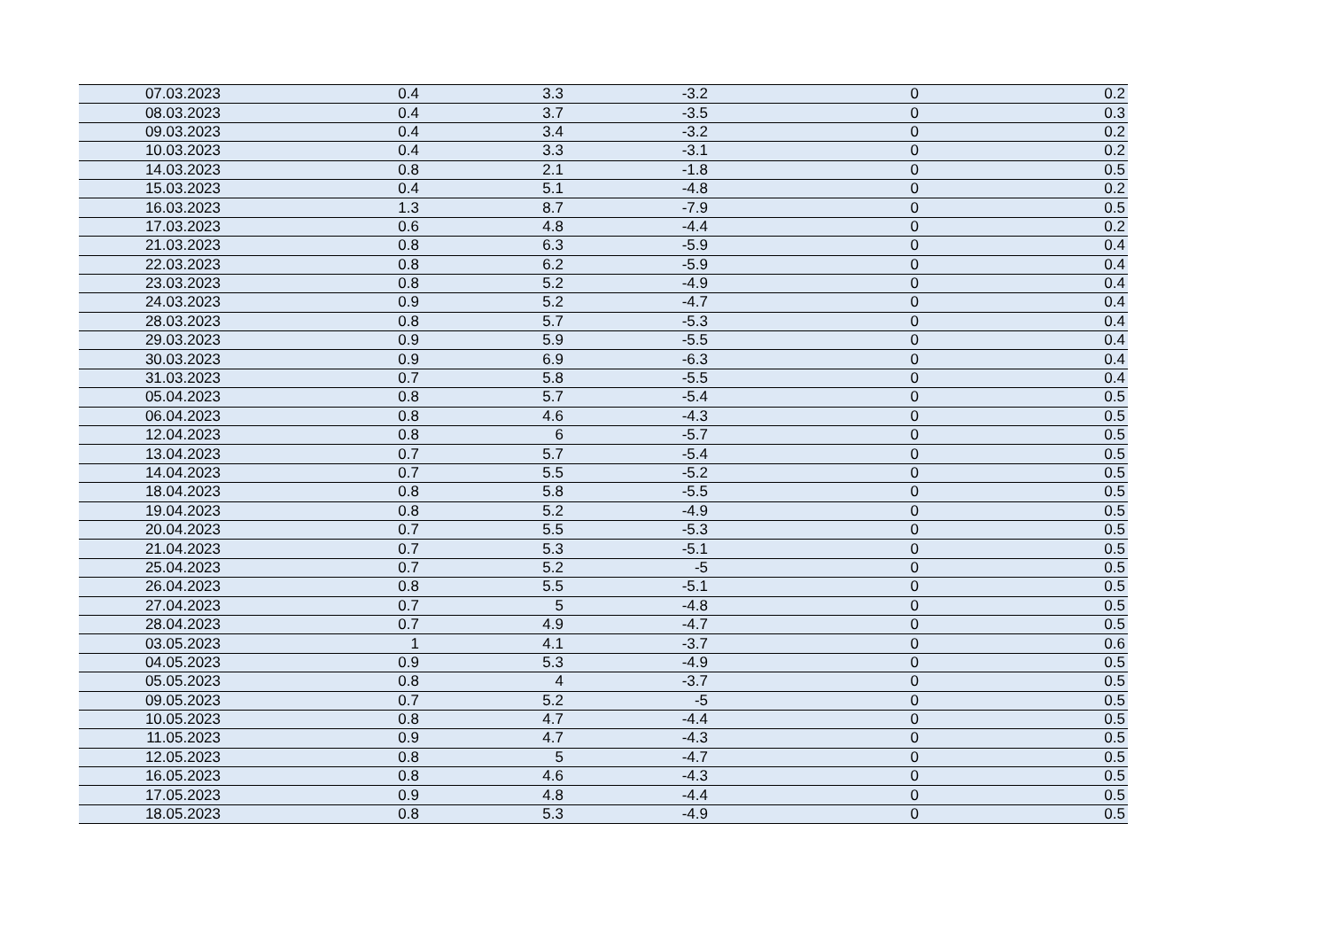| 07.03.2023 | 0.4 | 3.3 | -3.2 | 0 | 0.2 |
| 08.03.2023 | 0.4 | 3.7 | -3.5 | 0 | 0.3 |
| 09.03.2023 | 0.4 | 3.4 | -3.2 | 0 | 0.2 |
| 10.03.2023 | 0.4 | 3.3 | -3.1 | 0 | 0.2 |
| 14.03.2023 | 0.8 | 2.1 | -1.8 | 0 | 0.5 |
| 15.03.2023 | 0.4 | 5.1 | -4.8 | 0 | 0.2 |
| 16.03.2023 | 1.3 | 8.7 | -7.9 | 0 | 0.5 |
| 17.03.2023 | 0.6 | 4.8 | -4.4 | 0 | 0.2 |
| 21.03.2023 | 0.8 | 6.3 | -5.9 | 0 | 0.4 |
| 22.03.2023 | 0.8 | 6.2 | -5.9 | 0 | 0.4 |
| 23.03.2023 | 0.8 | 5.2 | -4.9 | 0 | 0.4 |
| 24.03.2023 | 0.9 | 5.2 | -4.7 | 0 | 0.4 |
| 28.03.2023 | 0.8 | 5.7 | -5.3 | 0 | 0.4 |
| 29.03.2023 | 0.9 | 5.9 | -5.5 | 0 | 0.4 |
| 30.03.2023 | 0.9 | 6.9 | -6.3 | 0 | 0.4 |
| 31.03.2023 | 0.7 | 5.8 | -5.5 | 0 | 0.4 |
| 05.04.2023 | 0.8 | 5.7 | -5.4 | 0 | 0.5 |
| 06.04.2023 | 0.8 | 4.6 | -4.3 | 0 | 0.5 |
| 12.04.2023 | 0.8 | 6 | -5.7 | 0 | 0.5 |
| 13.04.2023 | 0.7 | 5.7 | -5.4 | 0 | 0.5 |
| 14.04.2023 | 0.7 | 5.5 | -5.2 | 0 | 0.5 |
| 18.04.2023 | 0.8 | 5.8 | -5.5 | 0 | 0.5 |
| 19.04.2023 | 0.8 | 5.2 | -4.9 | 0 | 0.5 |
| 20.04.2023 | 0.7 | 5.5 | -5.3 | 0 | 0.5 |
| 21.04.2023 | 0.7 | 5.3 | -5.1 | 0 | 0.5 |
| 25.04.2023 | 0.7 | 5.2 | -5 | 0 | 0.5 |
| 26.04.2023 | 0.8 | 5.5 | -5.1 | 0 | 0.5 |
| 27.04.2023 | 0.7 | 5 | -4.8 | 0 | 0.5 |
| 28.04.2023 | 0.7 | 4.9 | -4.7 | 0 | 0.5 |
| 03.05.2023 | 1 | 4.1 | -3.7 | 0 | 0.6 |
| 04.05.2023 | 0.9 | 5.3 | -4.9 | 0 | 0.5 |
| 05.05.2023 | 0.8 | 4 | -3.7 | 0 | 0.5 |
| 09.05.2023 | 0.7 | 5.2 | -5 | 0 | 0.5 |
| 10.05.2023 | 0.8 | 4.7 | -4.4 | 0 | 0.5 |
| 11.05.2023 | 0.9 | 4.7 | -4.3 | 0 | 0.5 |
| 12.05.2023 | 0.8 | 5 | -4.7 | 0 | 0.5 |
| 16.05.2023 | 0.8 | 4.6 | -4.3 | 0 | 0.5 |
| 17.05.2023 | 0.9 | 4.8 | -4.4 | 0 | 0.5 |
| 18.05.2023 | 0.8 | 5.3 | -4.9 | 0 | 0.5 |